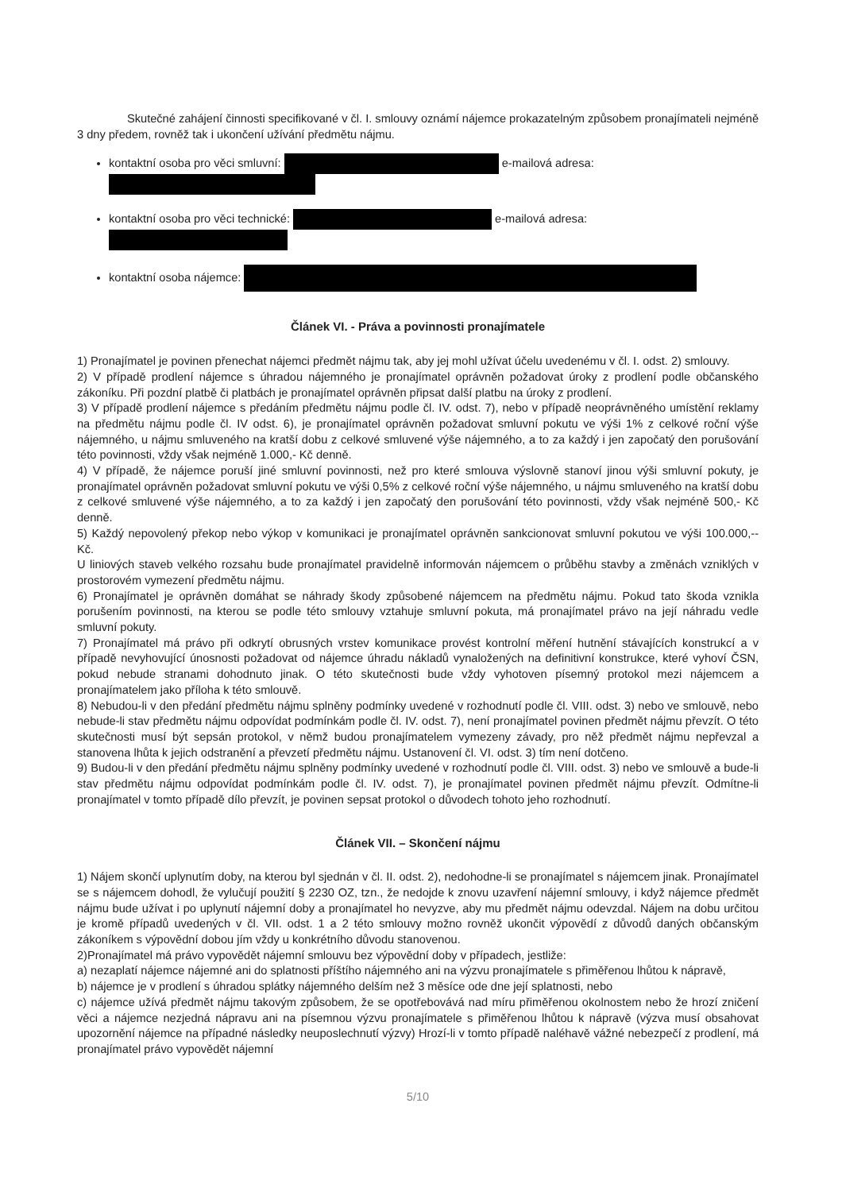Skutečné zahájení činnosti specifikované v čl. I. smlouvy oznámí nájemce prokazatelným způsobem pronajímateli nejméně 3 dny předem, rovněž tak i ukončení užívání předmětu nájmu.
kontaktní osoba pro věci smluvní: e-mailová adresa:
kontaktní osoba pro věci technické: e-mailová adresa:
kontaktní osoba nájemce:
Článek VI. - Práva a povinnosti pronajímatele
1) Pronajímatel je povinen přenechat nájemci předmět nájmu tak, aby jej mohl užívat účelu uvedenému v čl. I. odst. 2) smlouvy.
2) V případě prodlení nájemce s úhradou nájemného je pronajímatel oprávněn požadovat úroky z prodlení podle občanského zákoníku. Při pozdní platbě či platbách je pronajímatel oprávněn připsat další platbu na úroky z prodlení.
3) V případě prodlení nájemce s předáním předmětu nájmu podle čl. IV. odst. 7), nebo v případě neoprávněného umístění reklamy na předmětu nájmu podle čl. IV odst. 6), je pronajímatel oprávněn požadovat smluvní pokutu ve výši 1% z celkové roční výše nájemného, u nájmu smluveného na kratší dobu z celkové smluvené výše nájemného, a to za každý i jen započatý den porušování této povinnosti, vždy však nejméně 1.000,- Kč denně.
4) V případě, že nájemce poruší jiné smluvní povinnosti, než pro které smlouva výslovně stanoví jinou výši smluvní pokuty, je pronajímatel oprávněn požadovat smluvní pokutu ve výši 0,5% z celkové roční výše nájemného, u nájmu smluveného na kratší dobu z celkové smluvené výše nájemného, a to za každý i jen započatý den porušování této povinnosti, vždy však nejméně 500,- Kč denně.
5) Každý nepovolený překop nebo výkop v komunikaci je pronajímatel oprávněn sankcionovat smluvní pokutou ve výši 100.000,-- Kč.
U liniových staveb velkého rozsahu bude pronajímatel pravidelně informován nájemcem o průběhu stavby a změnách vzniklých v prostorovém vymezení předmětu nájmu.
6) Pronajímatel je oprávněn domáhat se náhrady škody způsobené nájemcem na předmětu nájmu. Pokud tato škoda vznikla porušením povinnosti, na kterou se podle této smlouvy vztahuje smluvní pokuta, má pronajímatel právo na její náhradu vedle smluvní pokuty.
7) Pronajímatel má právo při odkrytí obrusných vrstev komunikace provést kontrolní měření hutnění stávajících konstrukcí a v případě nevyhovující únosnosti požadovat od nájemce úhradu nákladů vynaložených na definitivní konstrukce, které vyhoví ČSN, pokud nebude stranami dohodnuto jinak. O této skutečnosti bude vždy vyhotoven písemný protokol mezi nájemcem a pronajímatelem jako příloha k této smlouvě.
8) Nebudou-li v den předání předmětu nájmu splněny podmínky uvedené v rozhodnutí podle čl. VIII. odst. 3) nebo ve smlouvě, nebo nebude-li stav předmětu nájmu odpovídat podmínkám podle čl. IV. odst. 7), není pronajímatel povinen předmět nájmu převzít. O této skutečnosti musí být sepsán protokol, v němž budou pronajímatelem vymezeny závady, pro něž předmět nájmu nepřevzal a stanovena lhůta k jejich odstranění a převzetí předmětu nájmu. Ustanovení čl. VI. odst. 3) tím není dotčeno.
9) Budou-li v den předání předmětu nájmu splněny podmínky uvedené v rozhodnutí podle čl. VIII. odst. 3) nebo ve smlouvě a bude-li stav předmětu nájmu odpovídat podmínkám podle čl. IV. odst. 7), je pronajímatel povinen předmět nájmu převzít. Odmítne-li pronajímatel v tomto případě dílo převzít, je povinen sepsat protokol o důvodech tohoto jeho rozhodnutí.
Článek VII. – Skončení nájmu
1) Nájem skončí uplynutím doby, na kterou byl sjednán v čl. II. odst. 2), nedohodne-li se pronajímatel s nájemcem jinak. Pronajímatel se s nájemcem dohodl, že vylučují použití § 2230 OZ, tzn., že nedojde k znovu uzavření nájemní smlouvy, i když nájemce předmět nájmu bude užívat i po uplynutí nájemní doby a pronajímatel ho nevyzve, aby mu předmět nájmu odevzdal. Nájem na dobu určitou je kromě případů uvedených v čl. VII. odst. 1 a 2 této smlouvy možno rovněž ukončit výpovědí z důvodů daných občanským zákoníkem s výpovědní dobou jím vždy u konkrétního důvodu stanovenou.
2)Pronajímatel má právo vypovědět nájemní smlouvu bez výpovědní doby v případech, jestliže:
a) nezaplatí nájemce nájemné ani do splatnosti příštího nájemného ani na výzvu pronajímatele s přiměřenou lhůtou k nápravě,
b) nájemce je v prodlení s úhradou splátky nájemného delším než 3 měsíce ode dne její splatnosti, nebo
c) nájemce užívá předmět nájmu takovým způsobem, že se opotřebovává nad míru přiměřenou okolnostem nebo že hrozí zničení věci a nájemce nezjedná nápravu ani na písemnou výzvu pronajímatele s přiměřenou lhůtou k nápravě (výzva musí obsahovat upozornění nájemce na případné následky neuposlechnutí výzvy) Hrozí-li v tomto případě naléhavě vážné nebezpečí z prodlení, má pronajímatel právo vypovědět nájemní
5/10